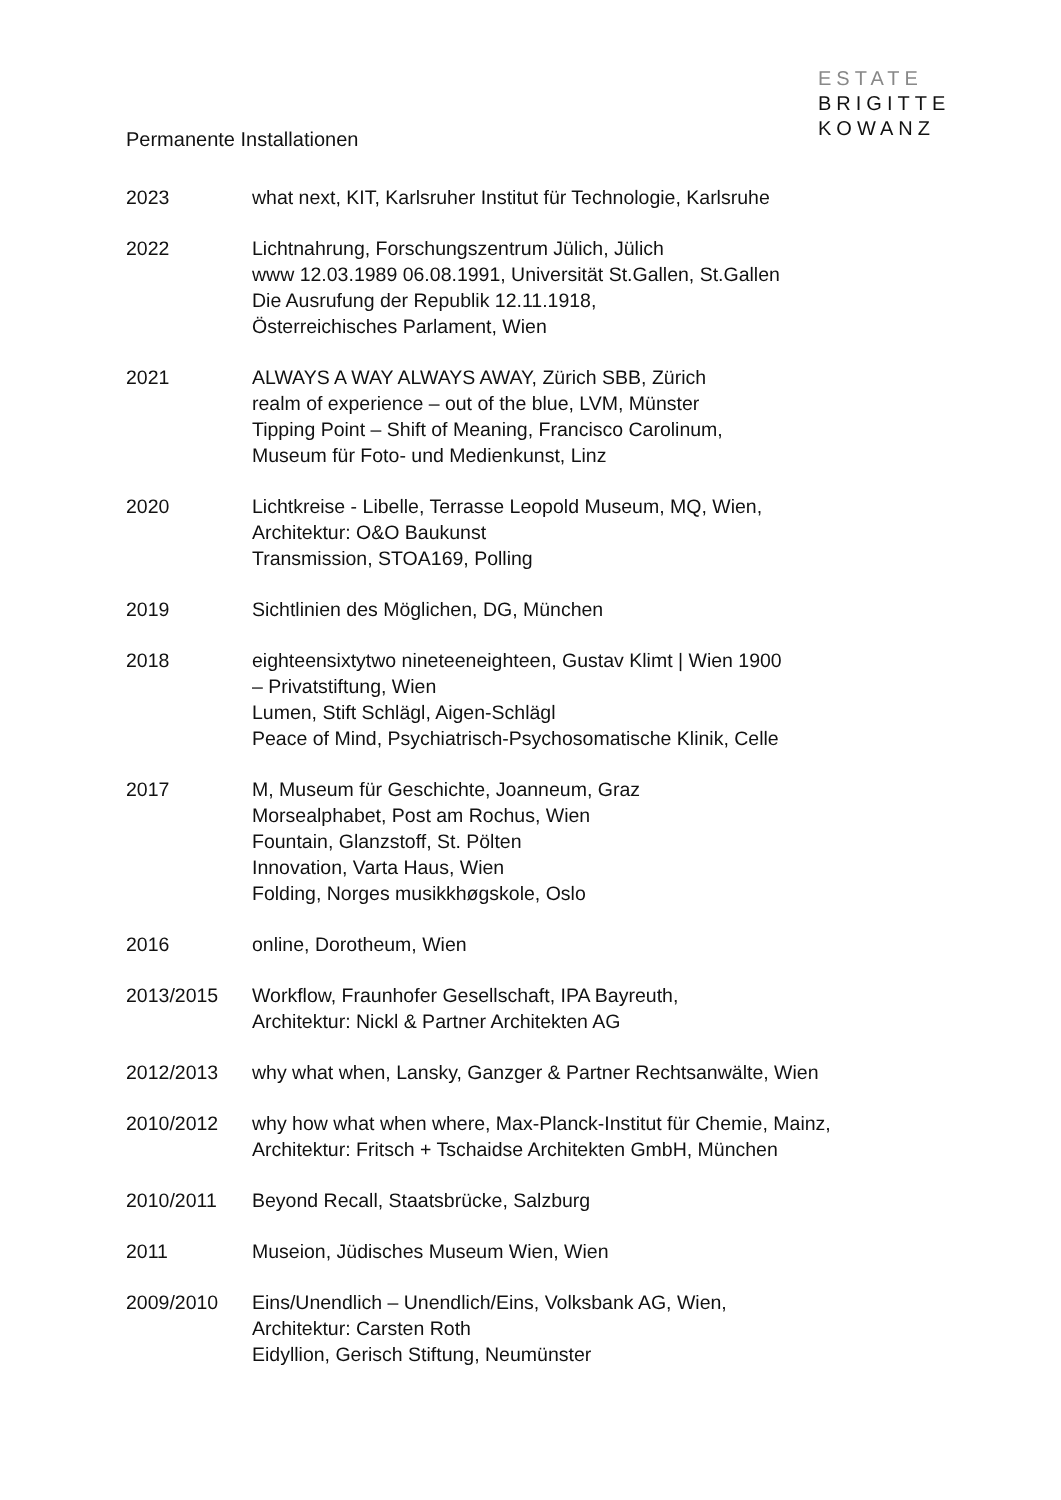ESTATE
BRIGITTE
KOWANZ
Permanente Installationen
2023 what next, KIT, Karlsruher Institut für Technologie, Karlsruhe
2022 Lichtnahrung, Forschungszentrum Jülich, Jülich
www 12.03.1989 06.08.1991, Universität St.Gallen, St.Gallen
Die Ausrufung der Republik 12.11.1918,
Österreichisches Parlament, Wien
2021 ALWAYS A WAY ALWAYS AWAY, Zürich SBB, Zürich
realm of experience – out of the blue, LVM, Münster
Tipping Point – Shift of Meaning, Francisco Carolinum,
Museum für Foto- und Medienkunst, Linz
2020 Lichtkreise - Libelle, Terrasse Leopold Museum, MQ, Wien,
Architektur: O&O Baukunst
Transmission, STOA169, Polling
2019 Sichtlinien des Möglichen, DG, München
2018 eighteensixtytwo nineteeneighteen, Gustav Klimt | Wien 1900
– Privatstiftung, Wien
Lumen, Stift Schlägl, Aigen-Schlägl
Peace of Mind, Psychiatrisch-Psychosomatische Klinik, Celle
2017 M, Museum für Geschichte, Joanneum, Graz
Morsealphabet, Post am Rochus, Wien
Fountain, Glanzstoff, St. Pölten
Innovation, Varta Haus, Wien
Folding, Norges musikkhøgskole, Oslo
2016 online, Dorotheum, Wien
2013/2015 Workflow, Fraunhofer Gesellschaft, IPA Bayreuth,
Architektur: Nickl & Partner Architekten AG
2012/2013 why what when, Lansky, Ganzger & Partner Rechtsanwälte, Wien
2010/2012 why how what when where, Max-Planck-Institut für Chemie, Mainz,
Architektur: Fritsch + Tschaidse Architekten GmbH, München
2010/2011 Beyond Recall, Staatsbrücke, Salzburg
2011 Museion, Jüdisches Museum Wien, Wien
2009/2010 Eins/Unendlich – Unendlich/Eins, Volksbank AG, Wien,
Architektur: Carsten Roth
Eidyllion, Gerisch Stiftung, Neumünster